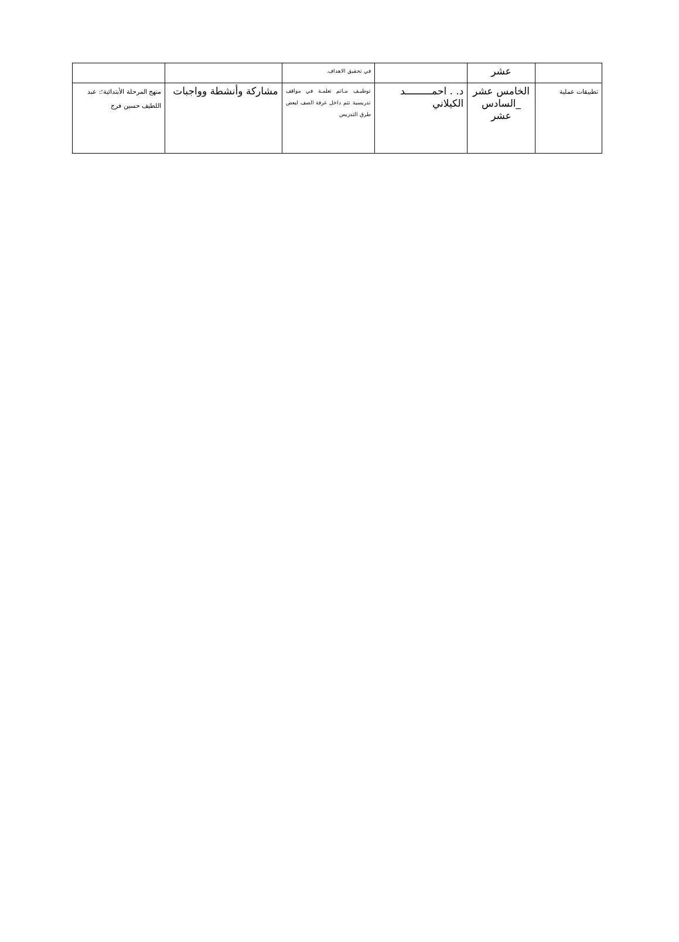| | عشر | | في تحقيق الاهداف. | | |
| تطبيقات عملية | الخامس عشر _السادس عشر | د. . احمـــــــــد الكيلاني | توظيـف مـاتم تعلمـة في مواقف تدريسية تتم داخل غرفة الصف لبعض طرق التدريس | مشاركة وأنشطة وواجبات | منهج المرحلة الأبتدائية؛: عبد اللطيف حسين فرج |